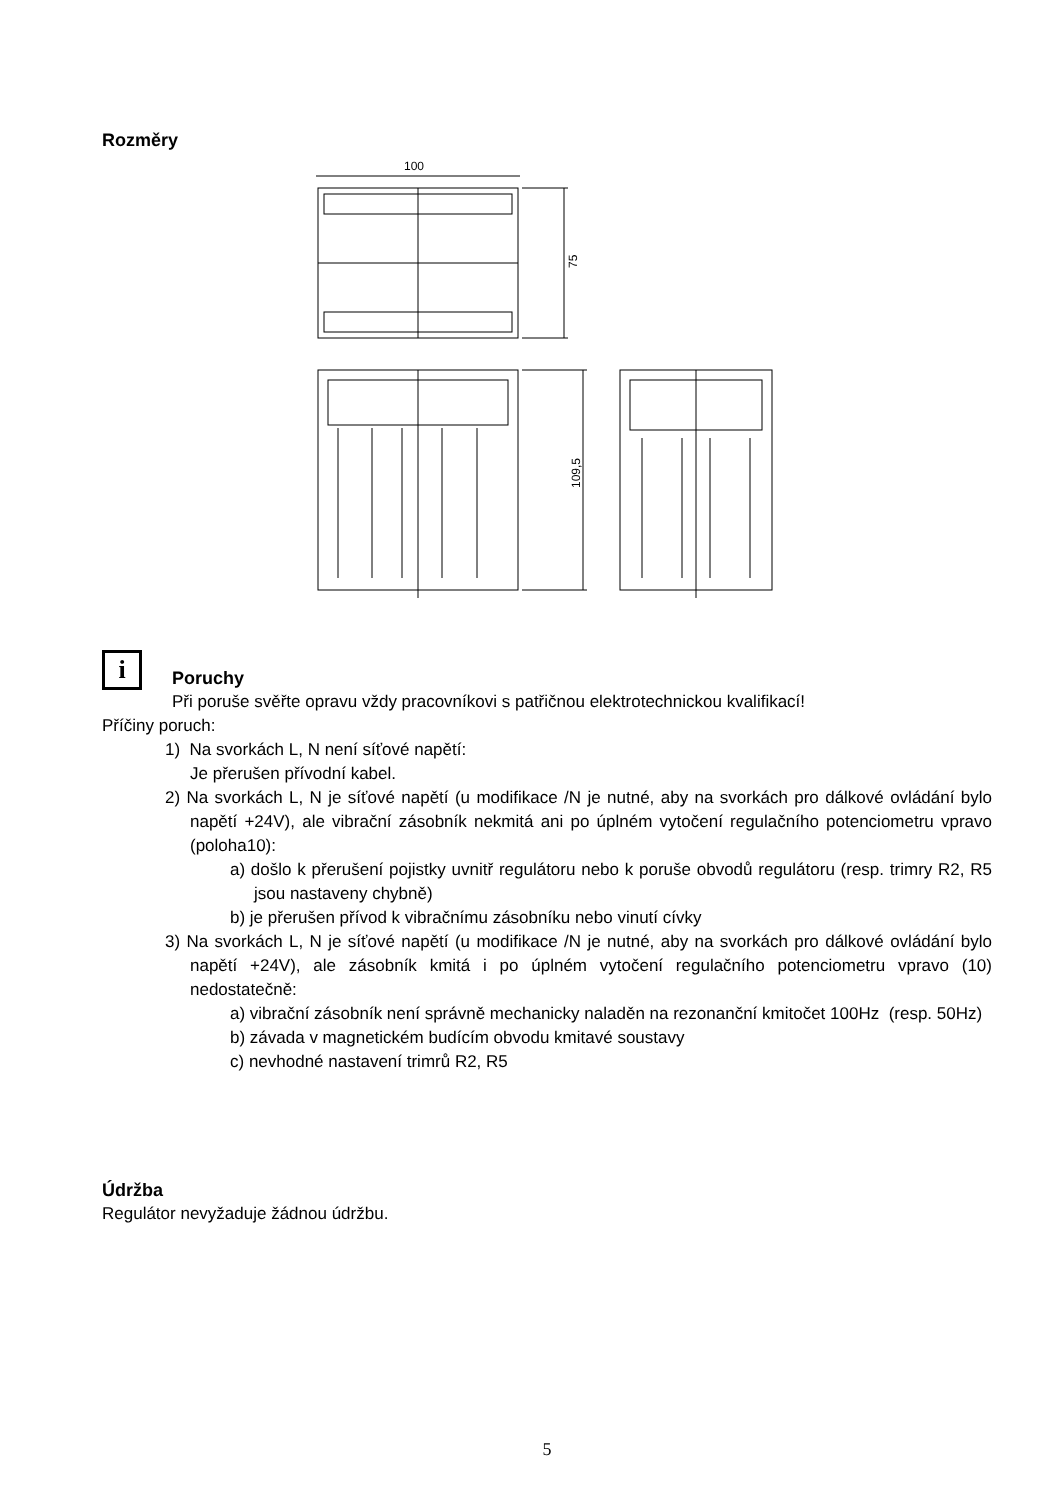Rozměry
100
75
109,5
i
Poruchy
Při poruše svěřte opravu vždy pracovníkovi s patřičnou elektrotechnickou kvalifikací!
Příčiny poruch:
1) Na svorkách L, N není síťové napětí:
Je přerušen přívodní kabel.
2) Na svorkách L, N je síťové napětí (u modifikace /N je nutné, aby na svorkách pro dálkové ovládání bylo napětí +24V), ale vibrační zásobník nekmitá ani po úplném vytočení regulačního potenciometru vpravo (poloha10):
a) došlo k přerušení pojistky uvnitř regulátoru nebo k poruše obvodů regulátoru (resp. trimry R2, R5 jsou nastaveny chybně)
b) je přerušen přívod k vibračnímu zásobníku nebo vinutí cívky
3) Na svorkách L, N je síťové napětí (u modifikace /N je nutné, aby na svorkách pro dálkové ovládání bylo napětí +24V), ale zásobník kmitá i po úplném vytočení regulačního potenciometru vpravo (10) nedostatečně:
a) vibrační zásobník není správně mechanicky naladěn na rezonanční kmitočet 100Hz (resp. 50Hz)
b) závada v magnetickém budícím obvodu kmitavé soustavy
c) nevhodné nastavení trimrů R2, R5
Údržba
Regulátor nevyžaduje žádnou údržbu.
5